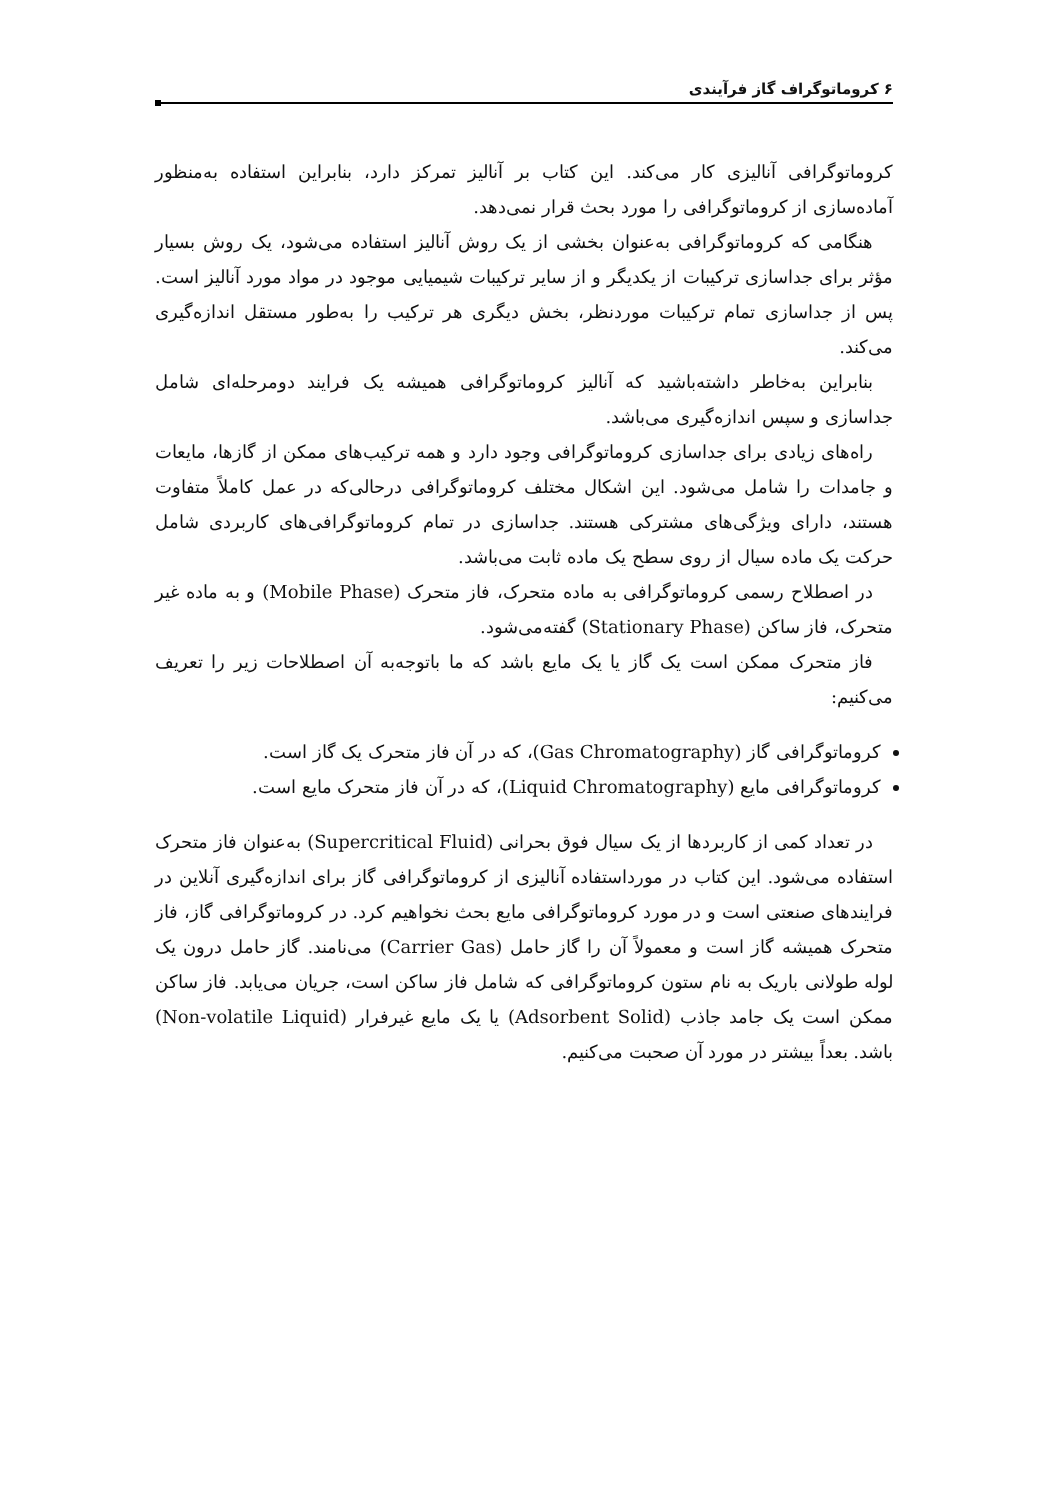۶ کروماتوگراف گاز فرآیندی
کروماتوگرافی آنالیزی کار می‌کند. این کتاب بر آنالیز تمرکز دارد، بنابراین استفاده به‌منظور آماده‌سازی از کروماتوگرافی را مورد بحث قرار نمی‌دهد.
هنگامی که کروماتوگرافی به‌عنوان بخشی از یک روش آنالیز استفاده می‌شود، یک روش بسیار مؤثر برای جداسازی ترکیبات از یکدیگر و از سایر ترکیبات شیمیایی موجود در مواد مورد آنالیز است. پس از جداسازی تمام ترکیبات موردنظر، بخش دیگری هر ترکیب را به‌طور مستقل اندازه‌گیری می‌کند.
بنابراین به‌خاطر داشته‌باشید که آنالیز کروماتوگرافی همیشه یک فرایند دومرحله‌ای شامل جداسازی و سپس اندازه‌گیری می‌باشد.
راه‌های زیادی برای جداسازی کروماتوگرافی وجود دارد و همه ترکیب‌های ممکن از گازها، مایعات و جامدات را شامل می‌شود. این اشکال مختلف کروماتوگرافی درحالی‌که در عمل کاملاً متفاوت هستند، دارای ویژگی‌های مشترکی هستند. جداسازی در تمام کروماتوگرافی‌های کاربردی شامل حرکت یک ماده سیال از روی سطح یک ماده ثابت می‌باشد.
در اصطلاح رسمی کروماتوگرافی به ماده متحرک، فاز متحرک (Mobile Phase) و به ماده غیر متحرک، فاز ساکن (Stationary Phase) گفته‌می‌شود.
فاز متحرک ممکن است یک گاز یا یک مایع باشد که ما باتوجه‌به آن اصطلاحات زیر را تعریف می‌کنیم:
کروماتوگرافی گاز (Gas Chromatography)، که در آن فاز متحرک یک گاز است.
کروماتوگرافی مایع (Liquid Chromatography)، که در آن فاز متحرک مایع است.
در تعداد کمی از کاربردها از یک سیال فوق بحرانی (Supercritical Fluid) به‌عنوان فاز متحرک استفاده می‌شود. این کتاب در مورداستفاده آنالیزی از کروماتوگرافی گاز برای اندازه‌گیری آنلاین در فرایندهای صنعتی است و در مورد کروماتوگرافی مایع بحث نخواهیم کرد. در کروماتوگرافی گاز، فاز متحرک همیشه گاز است و معمولاً آن را گاز حامل (Carrier Gas) می‌نامند. گاز حامل درون یک لوله طولانی باریک به نام ستون کروماتوگرافی که شامل فاز ساکن است، جریان می‌یابد. فاز ساکن ممکن است یک جامد جاذب (Adsorbent Solid) یا یک مایع غیرفرار (Non-volatile Liquid) باشد. بعداً بیشتر در مورد آن صحبت می‌کنیم.